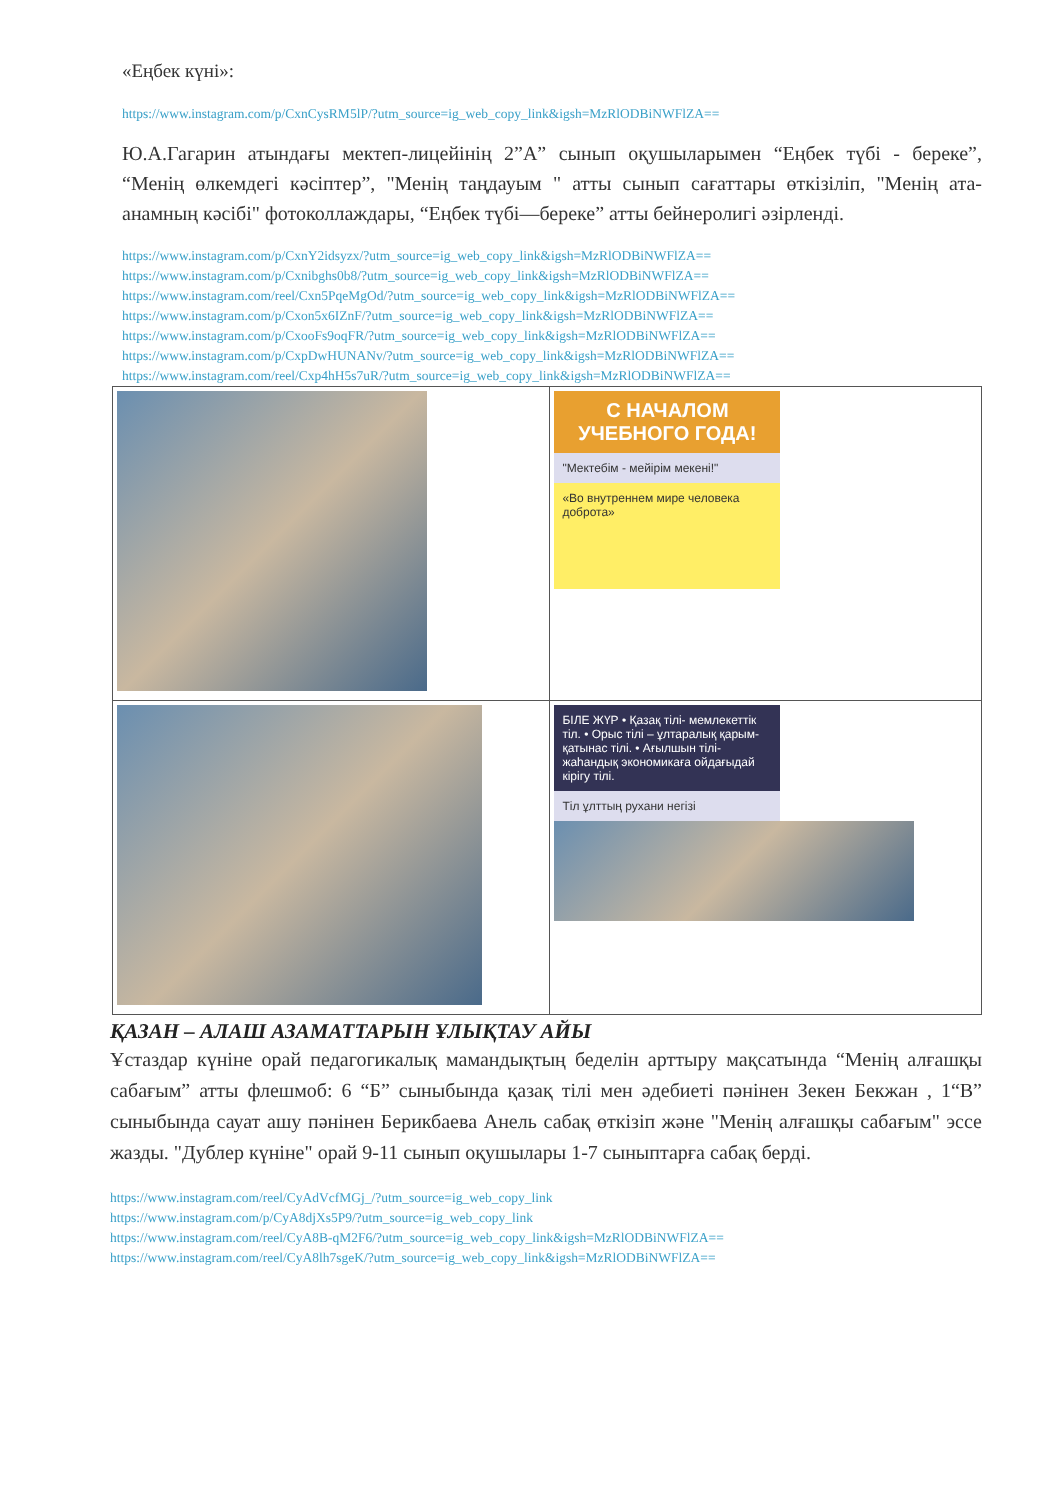«Еңбек күні»:
https://www.instagram.com/p/CxnCysRM5lP/?utm_source=ig_web_copy_link&igsh=MzRlODBiNWFlZA==
Ю.А.Гагарин атындағы мектеп-лицейінің 2”А” сынып оқушыларымен “Еңбек түбі - береке”, “Менің өлкемдегі кәсіптер”, "Менің таңдауым " атты сынып сағаттары өткізіліп, "Менің ата-анамның кәсібі" фотоколлаждары, “Еңбек түбі—береке” атты бейнеролигі әзірленді.
https://www.instagram.com/p/CxnY2idsyzx/?utm_source=ig_web_copy_link&igsh=MzRlODBiNWFlZA==
https://www.instagram.com/p/Cxnibghs0b8/?utm_source=ig_web_copy_link&igsh=MzRlODBiNWFlZA==
https://www.instagram.com/reel/Cxn5PqeMgOd/?utm_source=ig_web_copy_link&igsh=MzRlODBiNWFlZA==
https://www.instagram.com/p/Cxon5x6IZnF/?utm_source=ig_web_copy_link&igsh=MzRlODBiNWFlZA==
https://www.instagram.com/p/CxooFs9oqFR/?utm_source=ig_web_copy_link&igsh=MzRlODBiNWFlZA==
https://www.instagram.com/p/CxpDwHUNANv/?utm_source=ig_web_copy_link&igsh=MzRlODBiNWFlZA==
https://www.instagram.com/reel/Cxp4hH5s7uR/?utm_source=ig_web_copy_link&igsh=MzRlODBiNWFlZA==
| | С НАЧАЛОМ УЧЕБНОГО ГОДА! "Мектебім - мейірім мекені!" «Во внутреннем мире человека доброта» |
| | БІЛЕ ЖҮР • Қазақ тілі- мемлекеттік тіл. • Орыс тілі – ұлтаралық қарым-қатынас тілі. • Ағылшын тілі-жаһандық экономикаға ойдағыдай кірігу тілі. Тіл ұлттың рухани негізі |
ҚАЗАН – АЛАШ АЗАМАТТАРЫН ҰЛЫҚТАУ АЙЫ
Ұстаздар күніне орай педагогикалық мамандықтың беделін арттыру мақсатында “Менің алғашқы сабағым” атты флешмоб: 6 “Б” сыныбында қазақ тілі мен әдебиеті пәнінен Зекен Бекжан , 1“В” сыныбында сауат ашу пәнінен Берикбаева Анель сабақ өткізіп және "Менің алғашқы сабағым" эссе жазды. "Дублер күніне" орай 9-11 сынып оқушылары 1-7 сыныптарға сабақ берді.
https://www.instagram.com/reel/CyAdVcfMGj_/?utm_source=ig_web_copy_link
https://www.instagram.com/p/CyA8djXs5P9/?utm_source=ig_web_copy_link
https://www.instagram.com/reel/CyA8B-qM2F6/?utm_source=ig_web_copy_link&igsh=MzRlODBiNWFlZA==
https://www.instagram.com/reel/CyA8lh7sgeK/?utm_source=ig_web_copy_link&igsh=MzRlODBiNWFlZA==